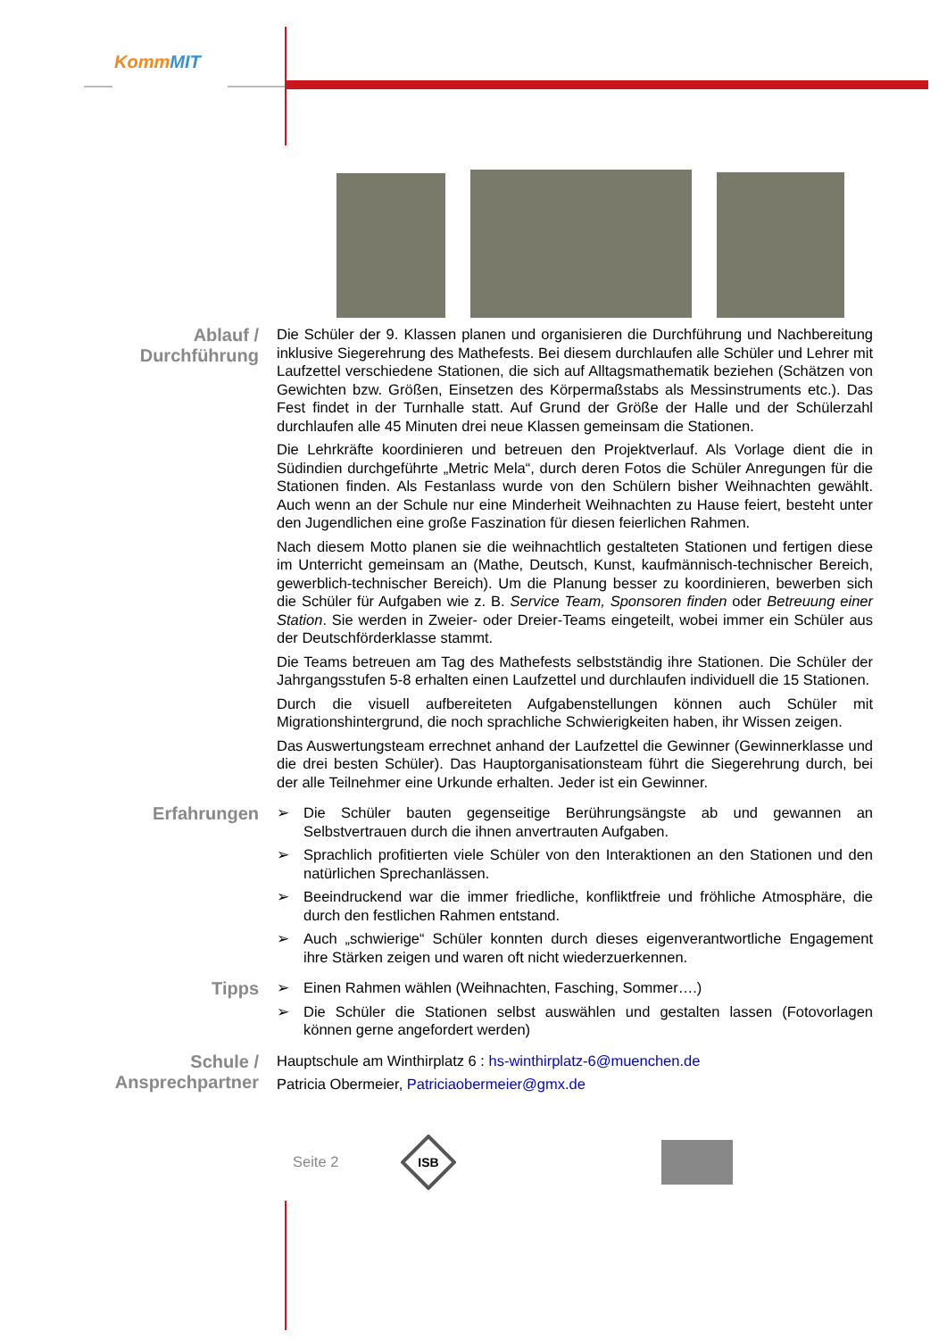KommMIT
Ablauf /
Durchführung
Die Schüler der 9. Klassen planen und organisieren die Durchführung und Nachbereitung inklusive Siegerehrung des Mathefests. Bei diesem durchlaufen alle Schüler und Lehrer mit Laufzettel verschiedene Stationen, die sich auf Alltagsmathematik beziehen (Schätzen von Gewichten bzw. Größen, Einsetzen des Körpermaßstabs als Messinstruments etc.). Das Fest findet in der Turnhalle statt. Auf Grund der Größe der Halle und der Schülerzahl durchlaufen alle 45 Minuten drei neue Klassen gemeinsam die Stationen.
Die Lehrkräfte koordinieren und betreuen den Projektverlauf. Als Vorlage dient die in Südindien durchgeführte „Metric Mela“, durch deren Fotos die Schüler Anregungen für die Stationen finden. Als Festanlass wurde von den Schülern bisher Weihnachten gewählt. Auch wenn an der Schule nur eine Minderheit Weihnachten zu Hause feiert, besteht unter den Jugendlichen eine große Faszination für diesen feierlichen Rahmen.
Nach diesem Motto planen sie die weihnachtlich gestalteten Stationen und fertigen diese im Unterricht gemeinsam an (Mathe, Deutsch, Kunst, kaufmännisch-technischer Bereich, gewerblich-technischer Bereich). Um die Planung besser zu koordinieren, bewerben sich die Schüler für Aufgaben wie z. B. Service Team, Sponsoren finden oder Betreuung einer Station. Sie werden in Zweier- oder Dreier-Teams eingeteilt, wobei immer ein Schüler aus der Deutschförderklasse stammt.
Die Teams betreuen am Tag des Mathefests selbstständig ihre Stationen. Die Schüler der Jahrgangsstufen 5-8 erhalten einen Laufzettel und durchlaufen individuell die 15 Stationen.
Durch die visuell aufbereiteten Aufgabenstellungen können auch Schüler mit Migrationshintergrund, die noch sprachliche Schwierigkeiten haben, ihr Wissen zeigen.
Das Auswertungsteam errechnet anhand der Laufzettel die Gewinner (Gewinnerklasse und die drei besten Schüler). Das Hauptorganisationsteam führt die Siegerehrung durch, bei der alle Teilnehmer eine Urkunde erhalten. Jeder ist ein Gewinner.
Erfahrungen
➢ Die Schüler bauten gegenseitige Berührungsängste ab und gewannen an Selbstvertrauen durch die ihnen anvertrauten Aufgaben.
➢ Sprachlich profitierten viele Schüler von den Interaktionen an den Stationen und den natürlichen Sprechanlässen.
➢ Beeindruckend war die immer friedliche, konfliktfreie und fröhliche Atmosphäre, die durch den festlichen Rahmen entstand.
➢ Auch „schwierige“ Schüler konnten durch dieses eigenverantwortliche Engagement ihre Stärken zeigen und waren oft nicht wiederzuerkennen.
Tipps
➢ Einen Rahmen wählen (Weihnachten, Fasching, Sommer….)
➢ Die Schüler die Stationen selbst auswählen und gestalten lassen (Fotovorlagen können gerne angefordert werden)
Schule /
Ansprechpartner
Hauptschule am Winthirplatz 6 : hs-winthirplatz-6@muenchen.de
Patricia Obermeier, Patriciaobermeier@gmx.de
Seite 2
ISB